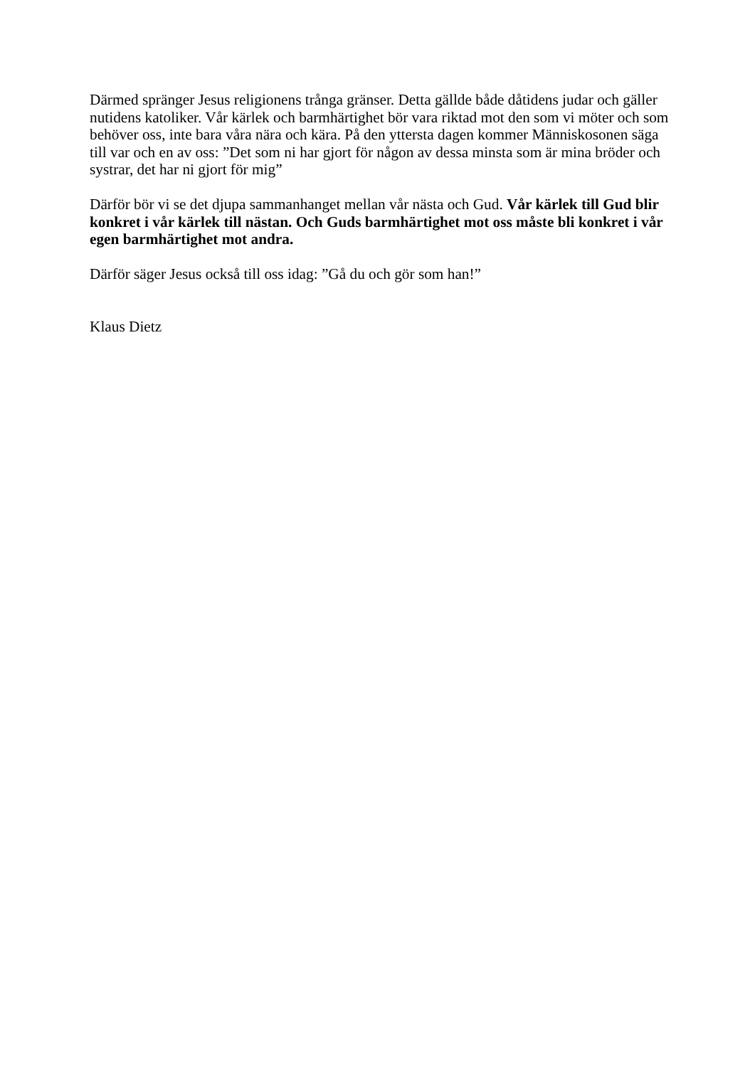Därmed spränger Jesus religionens trånga gränser. Detta gällde både dåtidens judar och gäller nutidens katoliker. Vår kärlek och barmhärtighet bör vara riktad mot den som vi möter och som behöver oss, inte bara våra nära och kära. På den yttersta dagen kommer Människosonen säga till var och en av oss: ”Det som ni har gjort för någon av dessa minsta som är mina bröder och systrar, det har ni gjort för mig”
Därför bör vi se det djupa sammanhanget mellan vår nästa och Gud. Vår kärlek till Gud blir konkret i vår kärlek till nästan. Och Guds barmhärtighet mot oss måste bli konkret i vår egen barmhärtighet mot andra.
Därför säger Jesus också till oss idag: ”Gå du och gör som han!”
Klaus Dietz